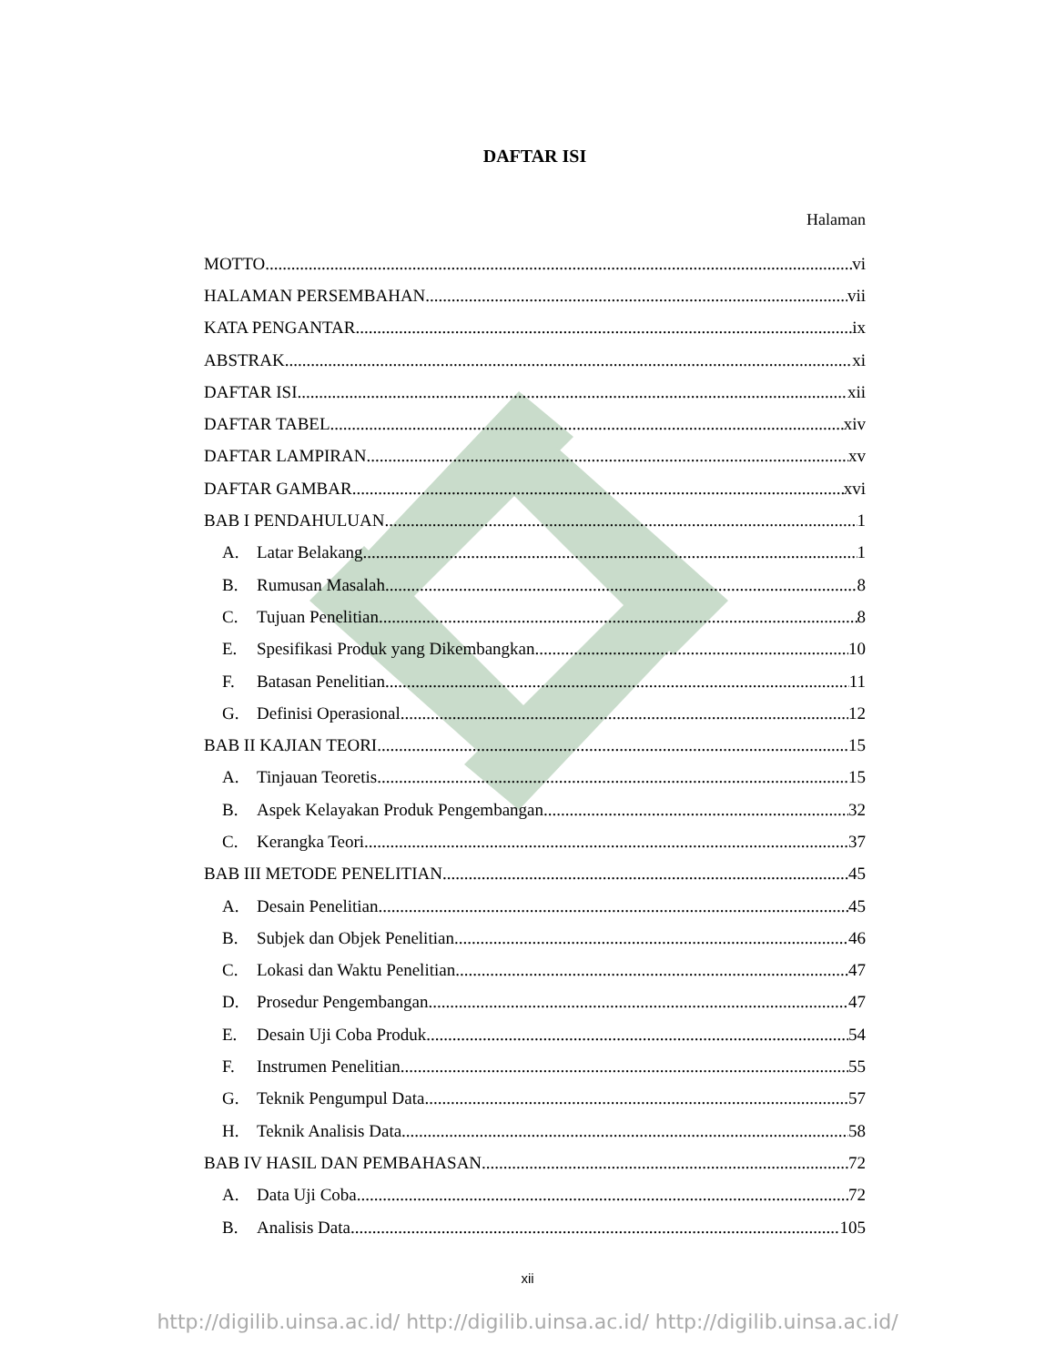DAFTAR ISI
Halaman
MOTTO vi
HALAMAN PERSEMBAHAN vii
KATA PENGANTAR ix
ABSTRAK xi
DAFTAR ISI xii
DAFTAR TABEL xiv
DAFTAR LAMPIRAN xv
DAFTAR GAMBAR xvi
BAB I PENDAHULUAN 1
A. Latar Belakang 1
B. Rumusan Masalah 8
C. Tujuan Penelitian 8
E. Spesifikasi Produk yang Dikembangkan 10
F. Batasan Penelitian 11
G. Definisi Operasional 12
BAB II KAJIAN TEORI 15
A. Tinjauan Teoretis 15
B. Aspek Kelayakan Produk Pengembangan 32
C. Kerangka Teori 37
BAB III METODE PENELITIAN 45
A. Desain Penelitian 45
B. Subjek dan Objek Penelitian 46
C. Lokasi dan Waktu Penelitian 47
D. Prosedur Pengembangan 47
E. Desain Uji Coba Produk 54
F. Instrumen Penelitian 55
G. Teknik Pengumpul Data 57
H. Teknik Analisis Data 58
BAB IV HASIL DAN PEMBAHASAN 72
A. Data Uji Coba 72
B. Analisis Data 105
xii
http://digilib.uinsa.ac.id/ http://digilib.uinsa.ac.id/ http://digilib.uinsa.ac.id/